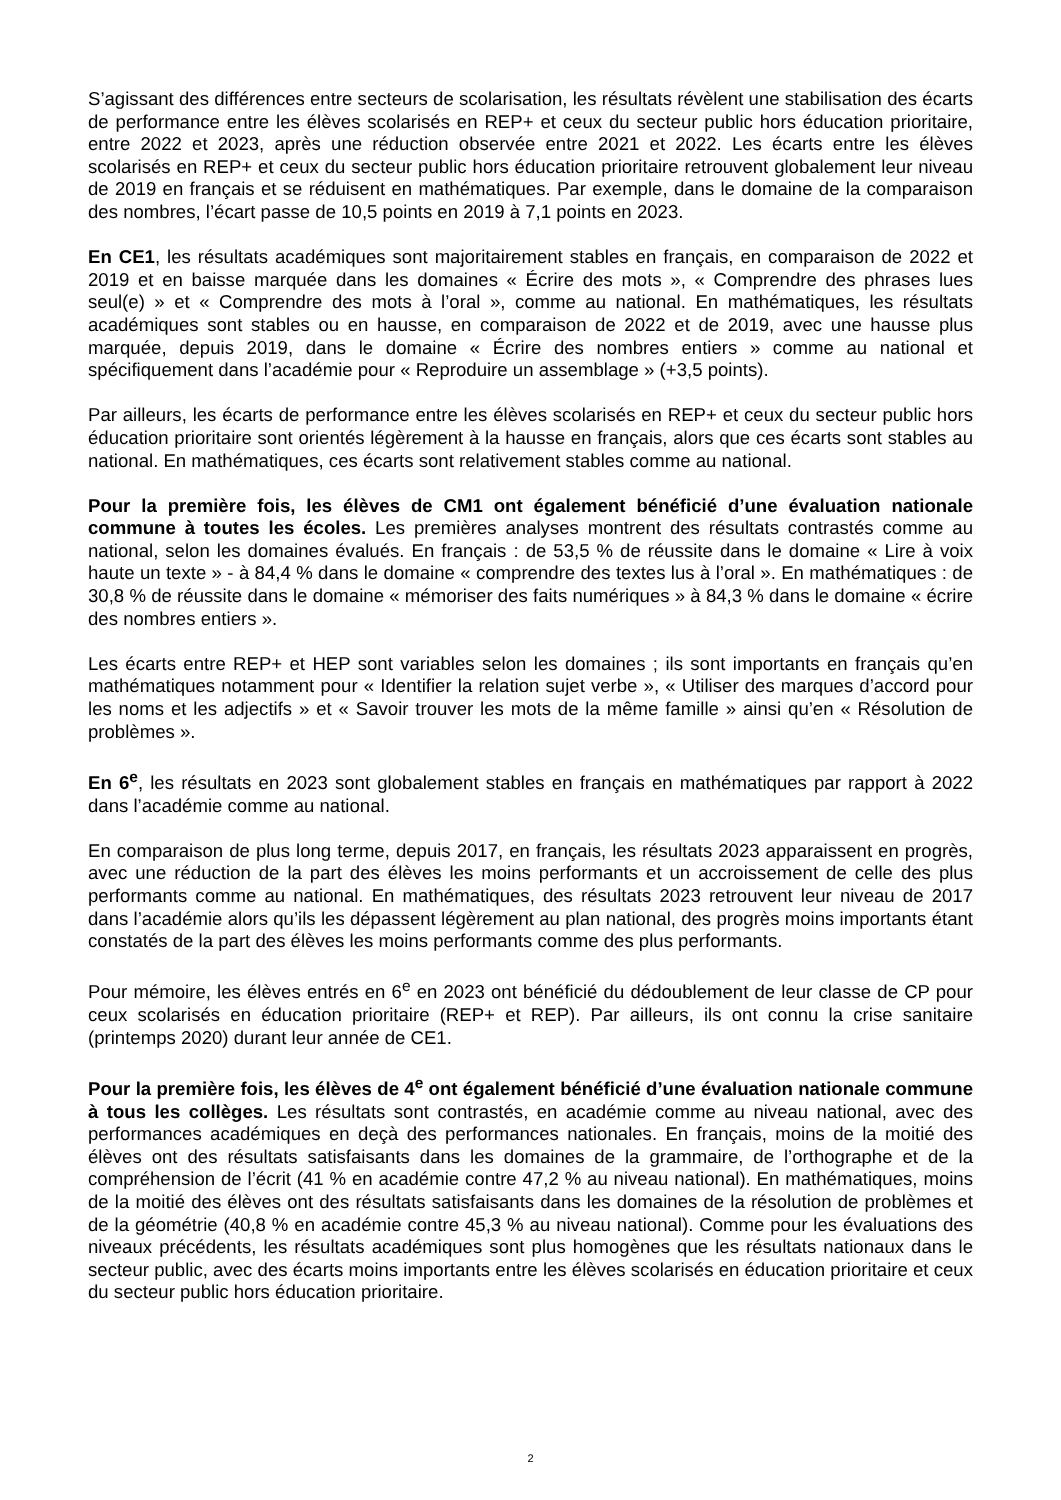S’agissant des différences entre secteurs de scolarisation, les résultats révèlent une stabilisation des écarts de performance entre les élèves scolarisés en REP+ et ceux du secteur public hors éducation prioritaire, entre 2022 et 2023, après une réduction observée entre 2021 et 2022. Les écarts entre les élèves scolarisés en REP+ et ceux du secteur public hors éducation prioritaire retrouvent globalement leur niveau de 2019 en français et se réduisent en mathématiques. Par exemple, dans le domaine de la comparaison des nombres, l’écart passe de 10,5 points en 2019 à 7,1 points en 2023.
En CE1, les résultats académiques sont majoritairement stables en français, en comparaison de 2022 et 2019 et en baisse marquée dans les domaines « Écrire des mots », « Comprendre des phrases lues seul(e) » et « Comprendre des mots à l’oral », comme au national. En mathématiques, les résultats académiques sont stables ou en hausse, en comparaison de 2022 et de 2019, avec une hausse plus marquée, depuis 2019, dans le domaine « Écrire des nombres entiers » comme au national et spécifiquement dans l’académie pour « Reproduire un assemblage » (+3,5 points).
Par ailleurs, les écarts de performance entre les élèves scolarisés en REP+ et ceux du secteur public hors éducation prioritaire sont orientés légèrement à la hausse en français, alors que ces écarts sont stables au national. En mathématiques, ces écarts sont relativement stables comme au national.
Pour la première fois, les élèves de CM1 ont également bénéficié d’une évaluation nationale commune à toutes les écoles. Les premières analyses montrent des résultats contrastés comme au national, selon les domaines évalués. En français : de 53,5 % de réussite dans le domaine « Lire à voix haute un texte » - à 84,4 % dans le domaine « comprendre des textes lus à l’oral ». En mathématiques : de 30,8 % de réussite dans le domaine « mémoriser des faits numériques » à 84,3 % dans le domaine « écrire des nombres entiers ».
Les écarts entre REP+ et HEP sont variables selon les domaines ; ils sont importants en français qu’en mathématiques notamment pour « Identifier la relation sujet verbe », « Utiliser des marques d’accord pour les noms et les adjectifs » et « Savoir trouver les mots de la même famille » ainsi qu’en « Résolution de problèmes ».
En 6<sup>e</sup>, les résultats en 2023 sont globalement stables en français en mathématiques par rapport à 2022 dans l’académie comme au national.
En comparaison de plus long terme, depuis 2017, en français, les résultats 2023 apparaissent en progrès, avec une réduction de la part des élèves les moins performants et un accroissement de celle des plus performants comme au national. En mathématiques, des résultats 2023 retrouvent leur niveau de 2017 dans l’académie alors qu’ils les dépassent légèrement au plan national, des progrès moins importants étant constatés de la part des élèves les moins performants comme des plus performants.
Pour mémoire, les élèves entrés en 6<sup>e</sup> en 2023 ont bénéficié du dédoublement de leur classe de CP pour ceux scolarisés en éducation prioritaire (REP+ et REP). Par ailleurs, ils ont connu la crise sanitaire (printemps 2020) durant leur année de CE1.
Pour la première fois, les élèves de 4<sup>e</sup> ont également bénéficié d’une évaluation nationale commune à tous les collèges. Les résultats sont contrastés, en académie comme au niveau national, avec des performances académiques en deçà des performances nationales. En français, moins de la moitié des élèves ont des résultats satisfaisants dans les domaines de la grammaire, de l’orthographe et de la compréhension de l’écrit (41 % en académie contre 47,2 % au niveau national). En mathématiques, moins de la moitié des élèves ont des résultats satisfaisants dans les domaines de la résolution de problèmes et de la géométrie (40,8 % en académie contre 45,3 % au niveau national). Comme pour les évaluations des niveaux précédents, les résultats académiques sont plus homogènes que les résultats nationaux dans le secteur public, avec des écarts moins importants entre les élèves scolarisés en éducation prioritaire et ceux du secteur public hors éducation prioritaire.
2